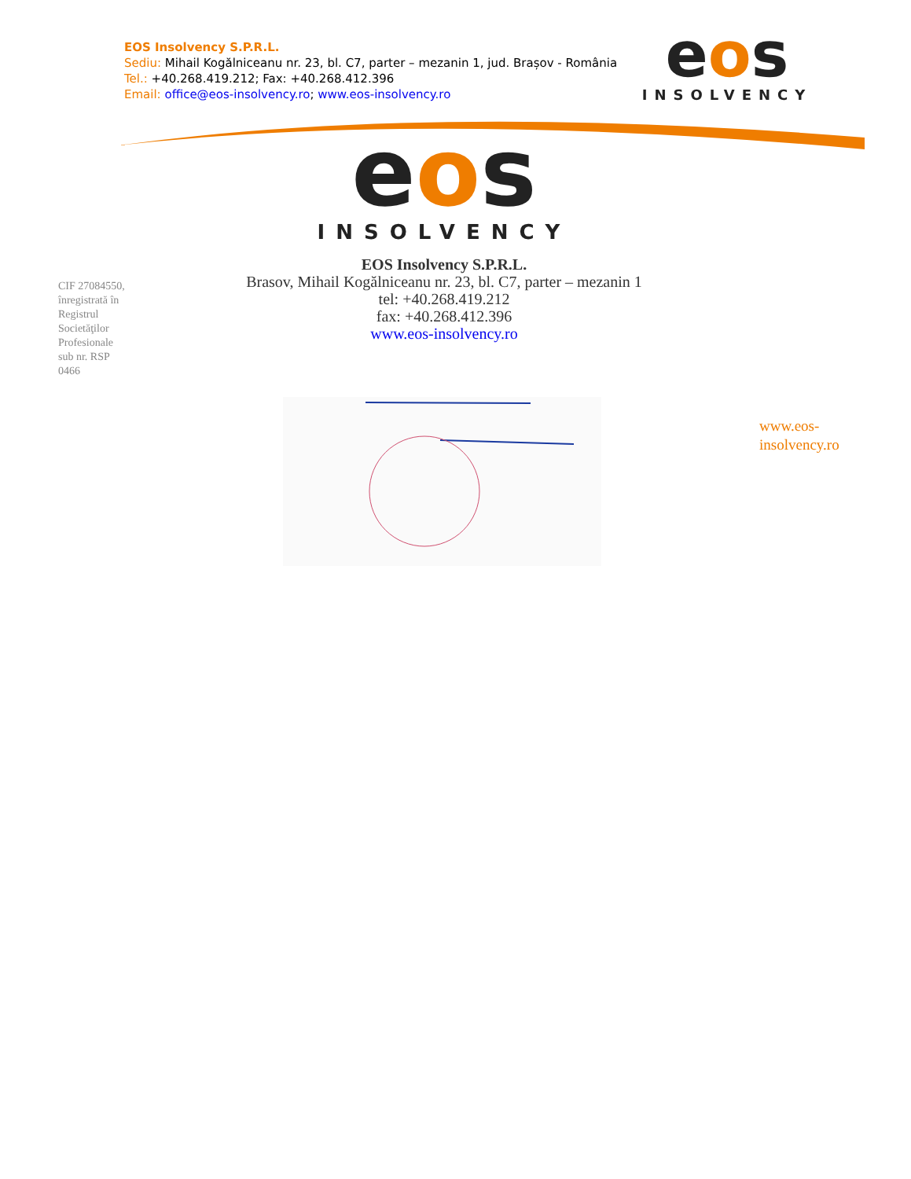EOS Insolvency S.P.R.L.
Sediu: Mihail Kogălniceanu nr. 23, bl. C7, parter – mezanin 1, jud. Brașov - România
Tel.: +40.268.419.212; Fax: +40.268.412.396
Email: office@eos-insolvency.ro; www.eos-insolvency.ro
eos
INSOLVENCY
eos
INSOLVENCY
EOS Insolvency S.P.R.L.
Brasov, Mihail Kogălniceanu nr. 23, bl. C7, parter – mezanin 1
tel: +40.268.419.212
fax: +40.268.412.396
www.eos-insolvency.ro
CIF 27084550, înregistrată în Registrul Societăţilor Profesionale sub nr. RSP 0466
www.eos-
insolvency.ro